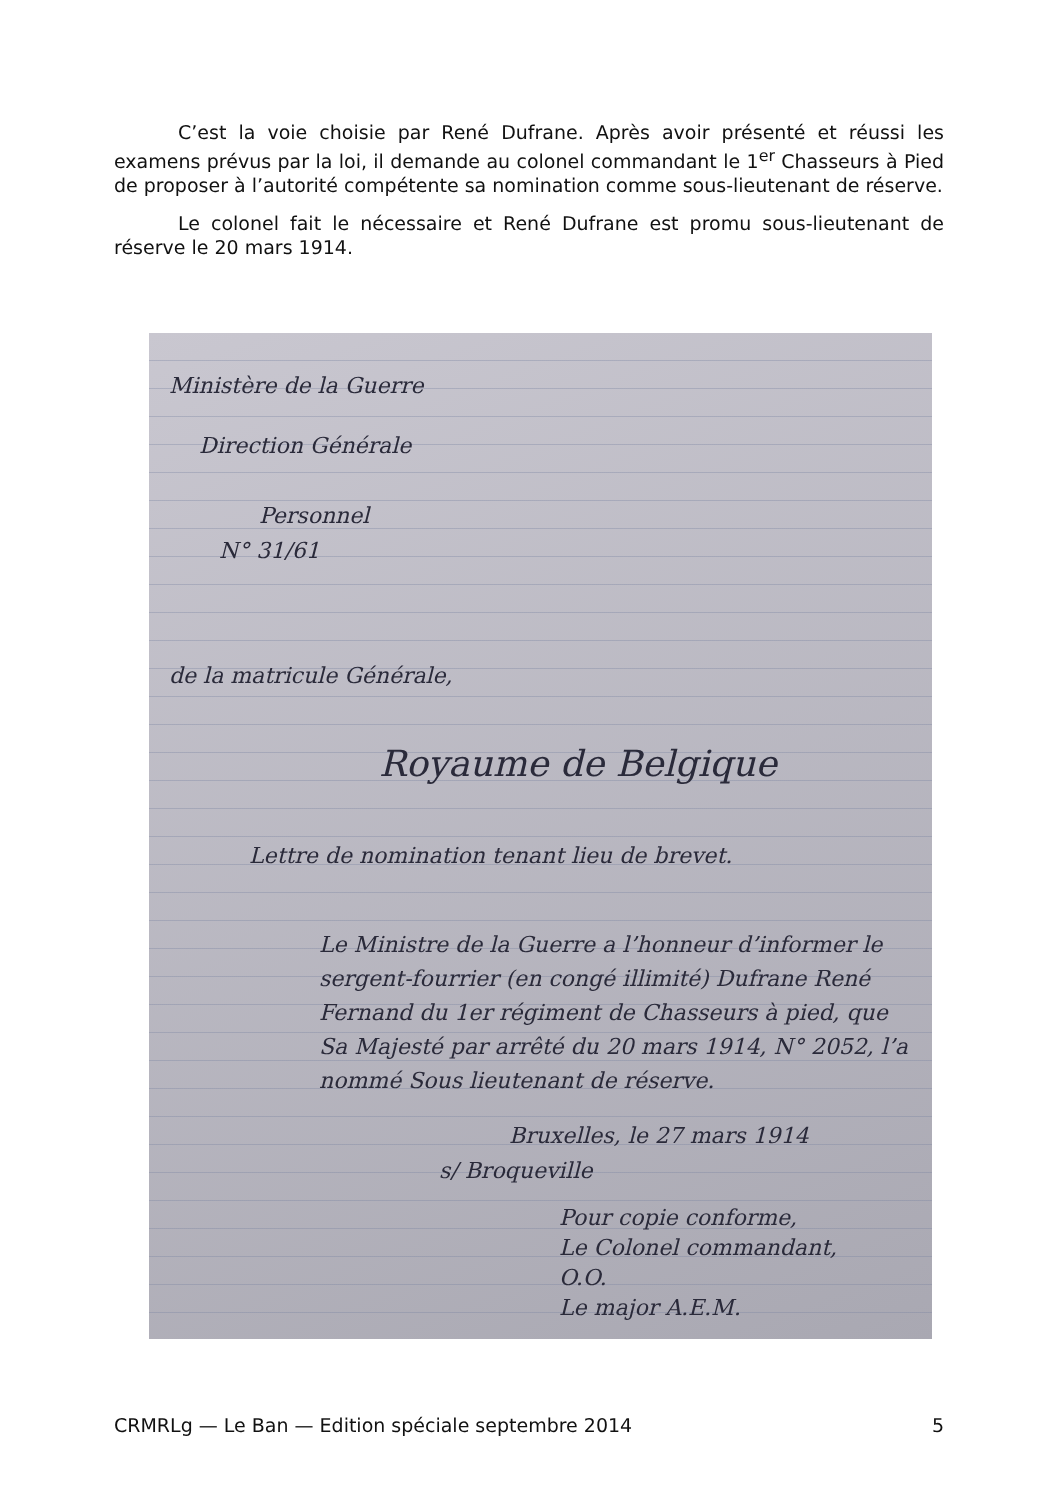C’est la voie choisie par René Dufrane. Après avoir présenté et réussi les examens prévus par la loi, il demande au colonel commandant le 1<sup>er</sup> Chasseurs à Pied de proposer à l’autorité compétente sa nomination comme sous-lieutenant de réserve.
Le colonel fait le nécessaire et René Dufrane est promu sous-lieutenant de réserve le 20 mars 1914.
Ministère de la Guerre
Direction Générale
Personnel
N° 31/61
de la matricule Générale,
Royaume de Belgique
Lettre de nomination tenant lieu de brevet.
Le Ministre de la Guerre a l’honneur d’informer le sergent-fourrier (en congé illimité) Dufrane René Fernand du 1er régiment de Chasseurs à pied, que Sa Majesté par arrêté du 20 mars 1914, N° 2052, l’a nommé Sous lieutenant de réserve.
Bruxelles, le 27 mars 1914
s/ Broqueville
Pour copie conforme,
Le Colonel commandant,
O.O.
Le major A.E.M.
CRMRLg — Le Ban — Edition spéciale septembre 2014 5